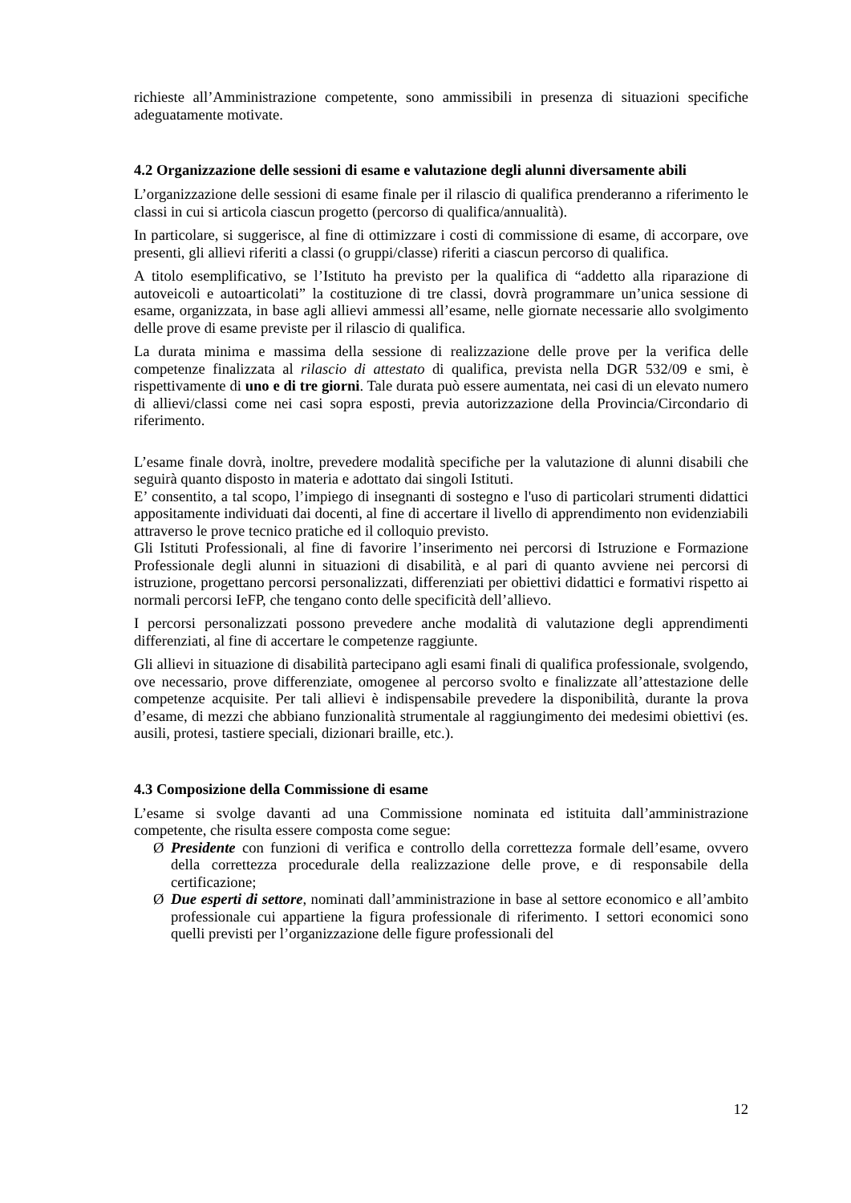richieste all’Amministrazione competente, sono ammissibili in presenza di situazioni specifiche adeguatamente motivate.
4.2 Organizzazione delle sessioni di esame e valutazione degli alunni diversamente abili
L’organizzazione delle sessioni di esame finale per il rilascio di qualifica prenderanno a riferimento le classi in cui si articola ciascun progetto (percorso di qualifica/annualità).
In particolare, si suggerisce, al fine di ottimizzare i costi di commissione di esame, di accorpare, ove presenti, gli allievi riferiti a classi (o gruppi/classe) riferiti a ciascun percorso di qualifica.
A titolo esemplificativo, se l’Istituto ha previsto per la qualifica di “addetto alla riparazione di autoveicoli e autoarticolati” la costituzione di tre classi, dovrà programmare un’unica sessione di esame, organizzata, in base agli allievi ammessi all’esame, nelle giornate necessarie allo svolgimento delle prove di esame previste per il rilascio di qualifica.
La durata minima e massima della sessione di realizzazione delle prove per la verifica delle competenze finalizzata al rilascio di attestato di qualifica, prevista nella DGR 532/09 e smi, è rispettivamente di uno e di tre giorni. Tale durata può essere aumentata, nei casi di un elevato numero di allievi/classi come nei casi sopra esposti, previa autorizzazione della Provincia/Circondario di riferimento.
L’esame finale dovrà, inoltre, prevedere modalità specifiche per la valutazione di alunni disabili che seguirà quanto disposto in materia e adottato dai singoli Istituti.
E’ consentito, a tal scopo, l’impiego di insegnanti di sostegno e l'uso di particolari strumenti didattici appositamente individuati dai docenti, al fine di accertare il livello di apprendimento non evidenziabili attraverso le prove tecnico pratiche ed il colloquio previsto.
Gli Istituti Professionali, al fine di favorire l’inserimento nei percorsi di Istruzione e Formazione Professionale degli alunni in situazioni di disabilità, e al pari di quanto avviene nei percorsi di istruzione, progettano percorsi personalizzati, differenziati per obiettivi didattici e formativi rispetto ai normali percorsi IeFP, che tengano conto delle specificità dell’allievo.
I percorsi personalizzati possono prevedere anche modalità di valutazione degli apprendimenti differenziati, al fine di accertare le competenze raggiunte.
Gli allievi in situazione di disabilità partecipano agli esami finali di qualifica professionale, svolgendo, ove necessario, prove differenziate, omogenee al percorso svolto e finalizzate all’attestazione delle competenze acquisite. Per tali allievi è indispensabile prevedere la disponibilità, durante la prova d’esame, di mezzi che abbiano funzionalità strumentale al raggiungimento dei medesimi obiettivi (es. ausili, protesi, tastiere speciali, dizionari braille, etc.).
4.3 Composizione della Commissione di esame
L’esame si svolge davanti ad una Commissione nominata ed istituita dall’amministrazione competente, che risulta essere composta come segue:
Ø Presidente con funzioni di verifica e controllo della correttezza formale dell’esame, ovvero della correttezza procedurale della realizzazione delle prove, e di responsabile della certificazione;
Ø Due esperti di settore, nominati dall’amministrazione in base al settore economico e all’ambito professionale cui appartiene la figura professionale di riferimento. I settori economici sono quelli previsti per l’organizzazione delle figure professionali del
12